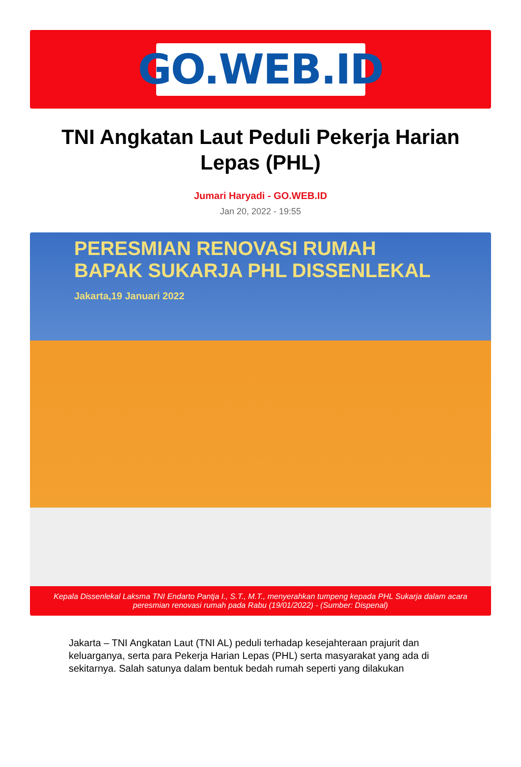GO.WEB.ID
TNI Angkatan Laut Peduli Pekerja Harian Lepas (PHL)
Jumari Haryadi - GO.WEB.ID
Jan 20, 2022 - 19:55
PERESMIAN RENOVASI RUMAH
BAPAK SUKARJA PHL DISSENLEKAL
Jakarta,19 Januari 2022
Kepala Dissenlekal Laksma TNI Endarto Pantja I., S.T., M.T., menyerahkan tumpeng kepada PHL Sukarja dalam acara peresmian renovasi rumah pada Rabu (19/01/2022) - (Sumber: Dispenal)
Jakarta – TNI Angkatan Laut (TNI AL) peduli terhadap kesejahteraan prajurit dan keluarganya, serta para Pekerja Harian Lepas (PHL) serta masyarakat yang ada di sekitarnya. Salah satunya dalam bentuk bedah rumah seperti yang dilakukan